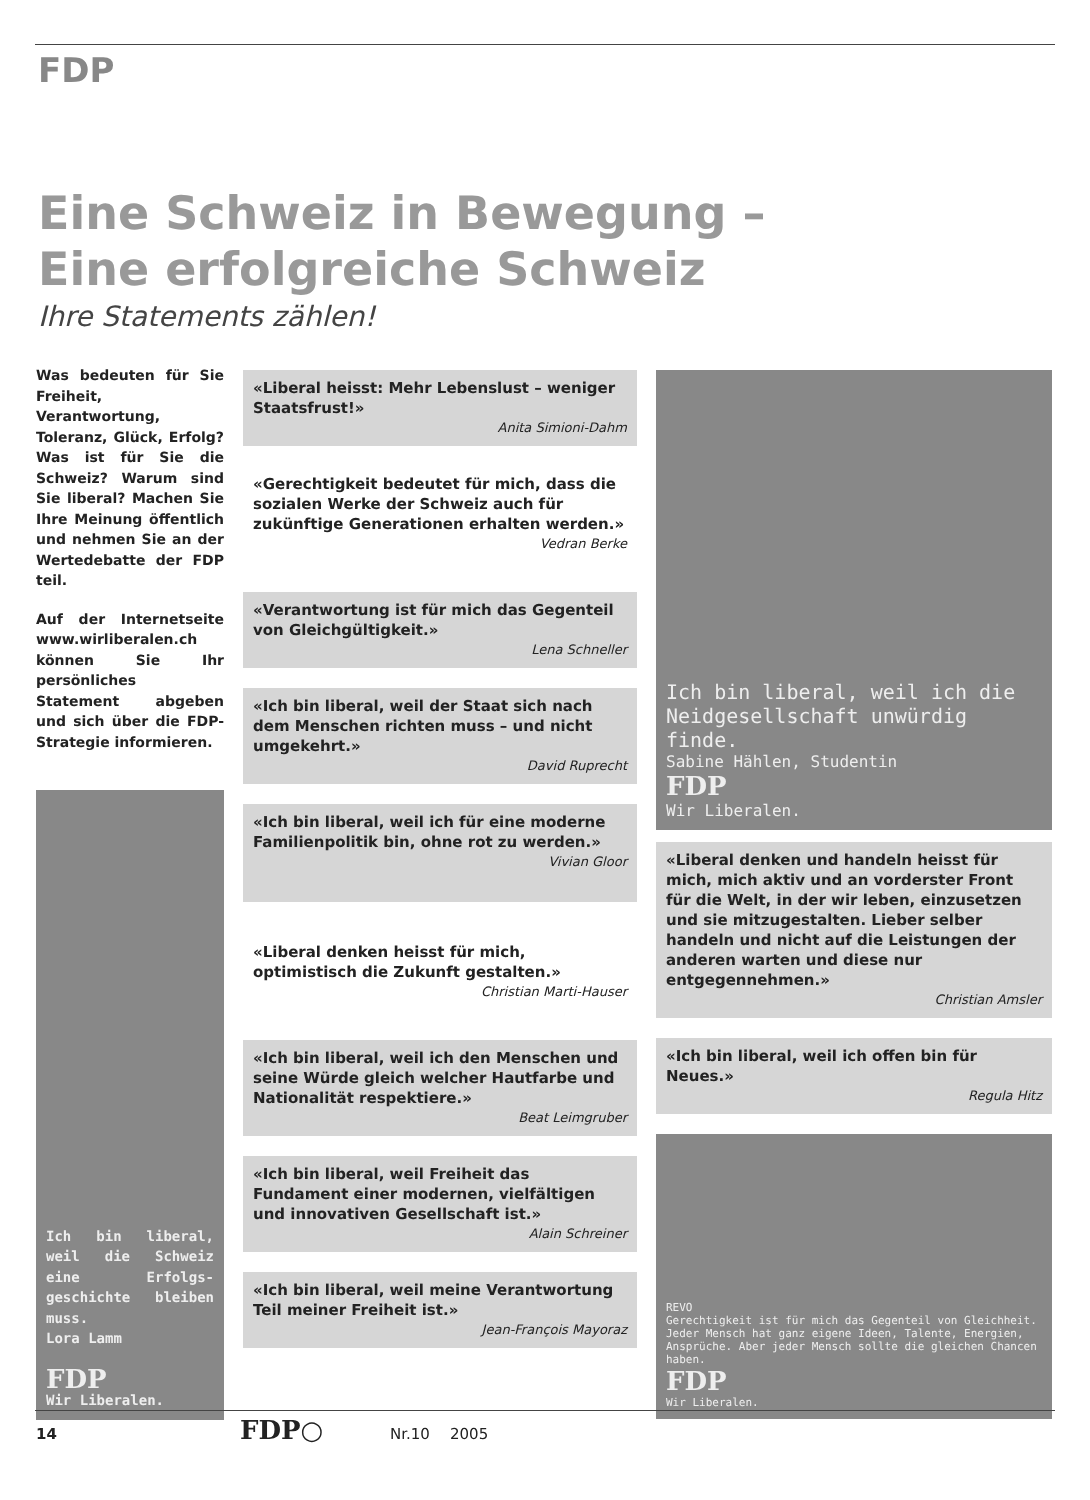FDP
Eine Schweiz in Bewegung –
Eine erfolgreiche Schweiz
Ihre Statements zählen!
Was bedeuten für Sie Freiheit, Verantwortung, Toleranz, Glück, Erfolg? Was ist für Sie die Schweiz? Warum sind Sie liberal? Machen Sie Ihre Meinung öffentlich und nehmen Sie an der Wertedebatte der FDP teil.
Auf der Internetseite www.wirliberalen.ch können Sie Ihr persönliches Statement abgeben und sich über die FDP-Strategie informieren.
Ich bin liberal, weil die Schweiz eine Erfolgs-geschichte bleiben muss.
Lora Lamm
FDP
Wir Liberalen.
«Liberal heisst: Mehr Lebenslust – weniger Staatsfrust!»
Anita Simioni-Dahm
«Gerechtigkeit bedeutet für mich, dass die sozialen Werke der Schweiz auch für zukünftige Generationen erhalten werden.»
Vedran Berke
«Verantwortung ist für mich das Gegenteil von Gleichgültigkeit.»
Lena Schneller
«Ich bin liberal, weil der Staat sich nach dem Menschen richten muss – und nicht umgekehrt.»
David Ruprecht
«Ich bin liberal, weil ich für eine moderne Familienpolitik bin, ohne rot zu werden.»
Vivian Gloor
«Liberal denken heisst für mich, optimistisch die Zukunft gestalten.»
Christian Marti-Hauser
«Ich bin liberal, weil ich den Menschen und seine Würde gleich welcher Hautfarbe und Nationalität respektiere.»
Beat Leimgruber
«Ich bin liberal, weil Freiheit das Fundament einer modernen, vielfältigen und innovativen Gesellschaft ist.»
Alain Schreiner
«Ich bin liberal, weil meine Verantwortung Teil meiner Freiheit ist.»
Jean-François Mayoraz
Ich bin liberal, weil ich die Neidgesellschaft unwürdig finde.
Sabine Hählen, Studentin
FDP
Wir Liberalen.
«Liberal denken und handeln heisst für mich, mich aktiv und an vorderster Front für die Welt, in der wir leben, einzusetzen und sie mitzugestalten. Lieber selber handeln und nicht auf die Leistungen der anderen warten und diese nur entgegennehmen.»
Christian Amsler
«Ich bin liberal, weil ich offen bin für Neues.»
Regula Hitz
REVO
Gerechtigkeit ist für mich das Gegenteil von Gleichheit. Jeder Mensch hat ganz eigene Ideen, Talente, Energien, Ansprüche. Aber jeder Mensch sollte die gleichen Chancen haben.
FDP
Wir Liberalen.
14 FDP○ Nr.10 2005